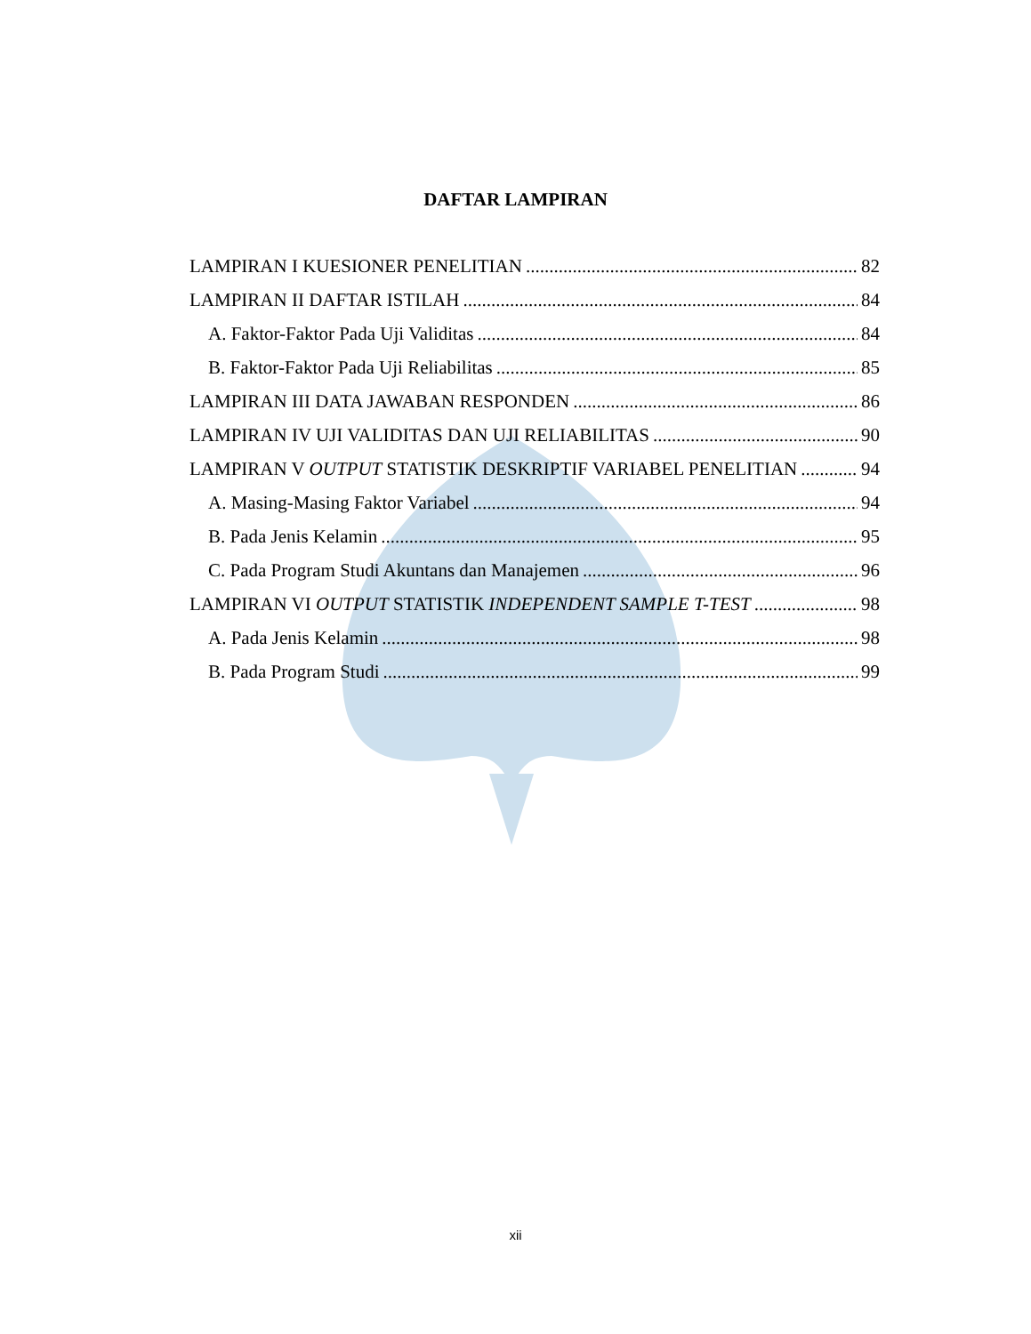DAFTAR LAMPIRAN
LAMPIRAN I KUESIONER PENELITIAN 82
LAMPIRAN II DAFTAR ISTILAH 84
A. Faktor-Faktor Pada Uji Validitas 84
B. Faktor-Faktor Pada Uji Reliabilitas 85
LAMPIRAN III DATA JAWABAN RESPONDEN 86
LAMPIRAN IV UJI VALIDITAS DAN UJI RELIABILITAS 90
LAMPIRAN V OUTPUT STATISTIK DESKRIPTIF VARIABEL PENELITIAN 94
A. Masing-Masing Faktor Variabel 94
B. Pada Jenis Kelamin 95
C. Pada Program Studi Akuntans dan Manajemen 96
LAMPIRAN VI OUTPUT STATISTIK INDEPENDENT SAMPLE T-TEST 98
A. Pada Jenis Kelamin 98
B. Pada Program Studi 99
xii